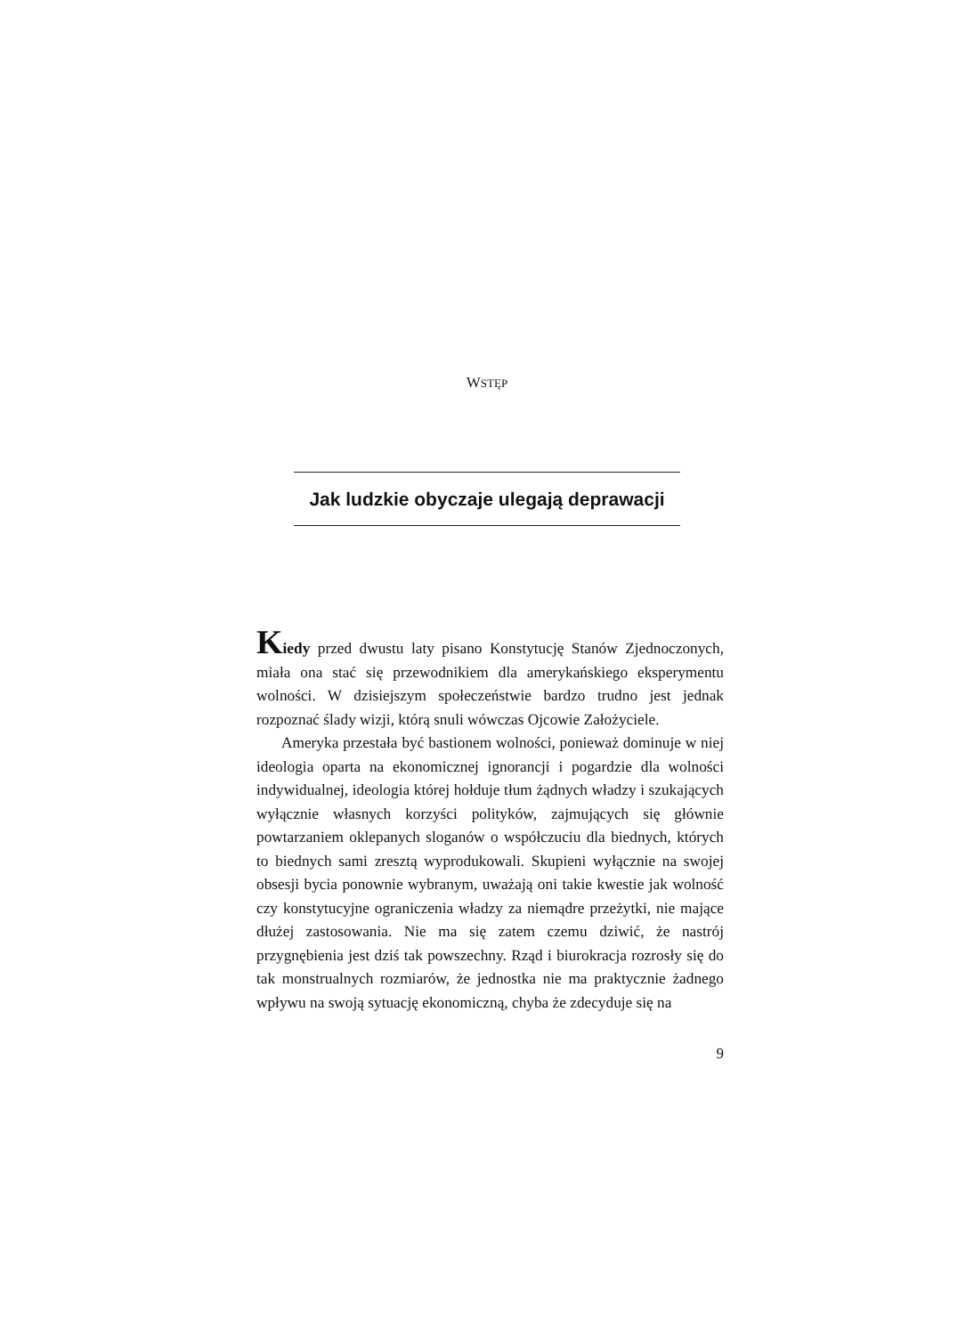WSTĘP
Jak ludzkie obyczaje ulegają deprawacji
Kiedy przed dwustu laty pisano Konstytucję Stanów Zjednoczonych, miała ona stać się przewodnikiem dla amerykańskiego eksperymentu wolności. W dzisiejszym społeczeństwie bardzo trudno jest jednak rozpoznać ślady wizji, którą snuli wówczas Ojcowie Założyciele.
Ameryka przestała być bastionem wolności, ponieważ dominuje w niej ideologia oparta na ekonomicznej ignorancji i pogardzie dla wolności indywidualnej, ideologia której hołduje tłum żądnych władzy i szukających wyłącznie własnych korzyści polityków, zajmujących się głównie powtarzaniem oklepanych sloganów o współczuciu dla biednych, których to biednych sami zresztą wyprodukowali. Skupieni wyłącznie na swojej obsesji bycia ponownie wybranym, uważają oni takie kwestie jak wolność czy konstytucyjne ograniczenia władzy za niemądre przeżytki, nie mające dłużej zastosowania. Nie ma się zatem czemu dziwić, że nastrój przygnębienia jest dziś tak powszechny. Rząd i biurokracja rozrosły się do tak monstrualnych rozmiarów, że jednostka nie ma praktycznie żadnego wpływu na swoją sytuację ekonomiczną, chyba że zdecyduje się na
9